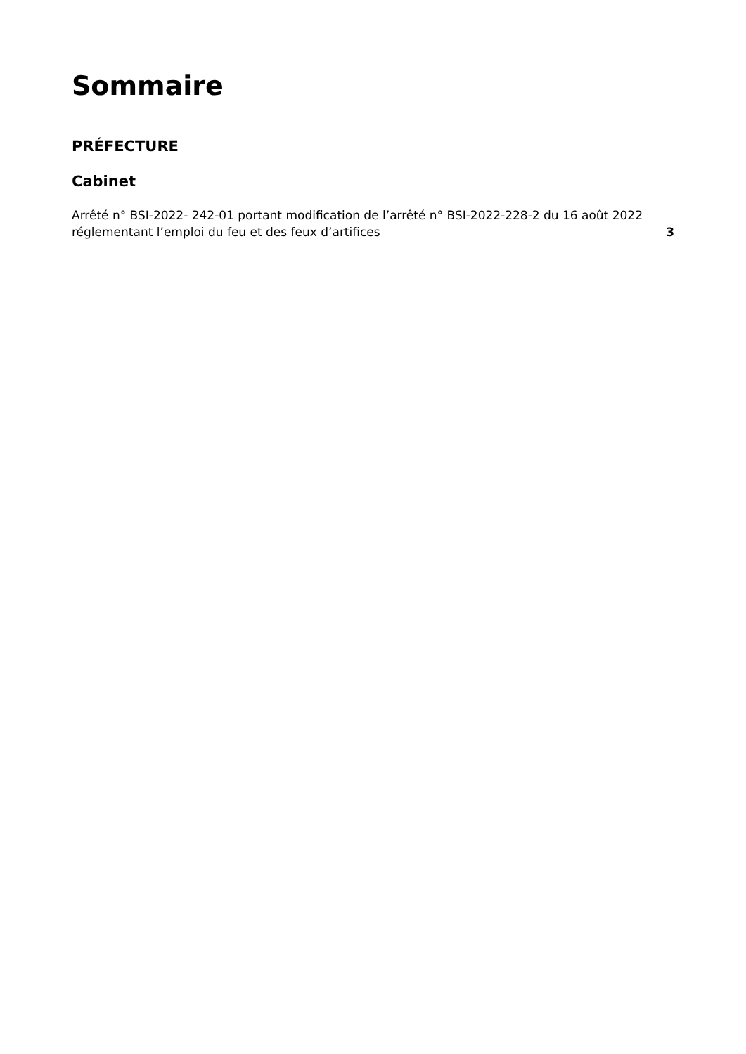Sommaire
PRÉFECTURE
Cabinet
Arrêté n° BSI-2022- 242-01 portant modification de l’arrêté n° BSI-2022-228-2 du 16 août 2022 réglementant l’emploi du feu et des feux d’artifices
3